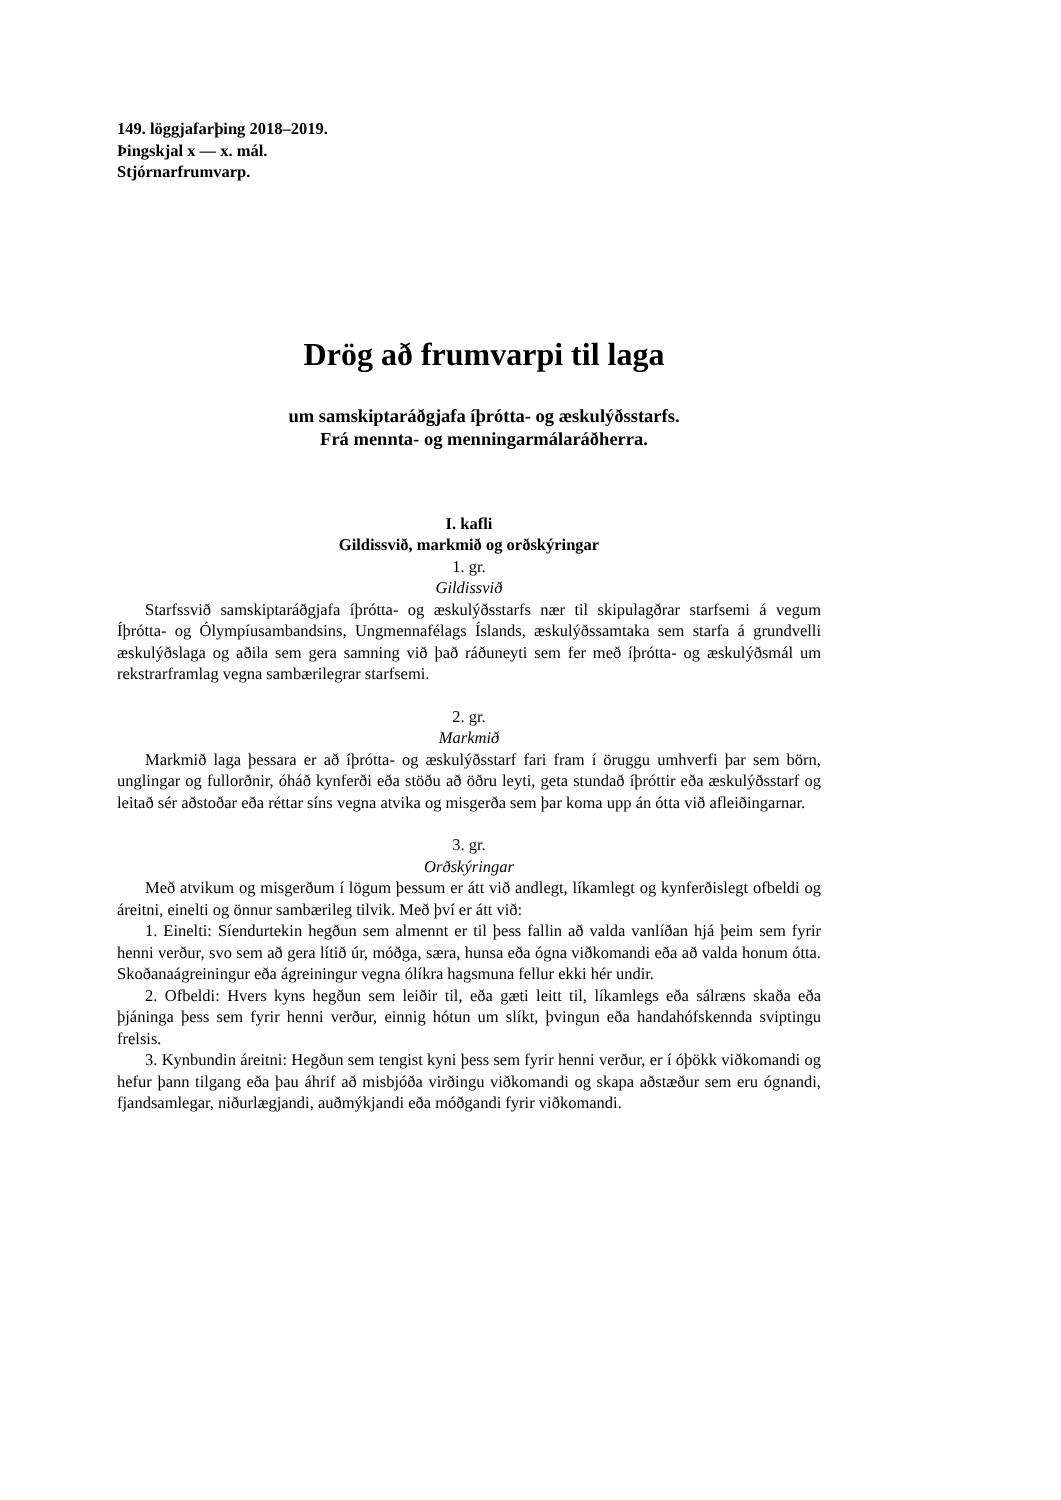149. löggjafarþing 2018–2019.
Þingskjal x — x. mál.
Stjórnarfrumvarp.
Drög að frumvarpi til laga
um samskiptaráðgjafa íþrótta- og æskulýðsstarfs.
Frá mennta- og menningarmálaráðherra.
I. kafli
Gildissvið, markmið og orðskýringar
1. gr.
Gildissvið
Starfssvið samskiptaráðgjafa íþrótta- og æskulýðsstarfs nær til skipulagðrar starfsemi á vegum Íþrótta- og Ólympíusambandsins, Ungmennafélags Íslands, æskulýðssamtaka sem starfa á grundvelli æskulýðslaga og aðila sem gera samning við það ráðuneyti sem fer með íþrótta- og æskulýðsmál um rekstrarframlag vegna sambærilegrar starfsemi.
2. gr.
Markmið
Markmið laga þessara er að íþrótta- og æskulýðsstarf fari fram í öruggu umhverfi þar sem börn, unglingar og fullorðnir, óháð kynferði eða stöðu að öðru leyti, geta stundað íþróttir eða æskulýðsstarf og leitað sér aðstoðar eða réttar síns vegna atvika og misgerða sem þar koma upp án ótta við afleiðingarnar.
3. gr.
Orðskýringar
Með atvikum og misgerðum í lögum þessum er átt við andlegt, líkamlegt og kynferðislegt ofbeldi og áreitni, einelti og önnur sambærileg tilvik. Með því er átt við:
1. Einelti: Síendurtekin hegðun sem almennt er til þess fallin að valda vanlíðan hjá þeim sem fyrir henni verður, svo sem að gera lítið úr, móðga, særa, hunsa eða ógna viðkomandi eða að valda honum ótta. Skoðanaágreiningur eða ágreiningur vegna ólíkra hagsmuna fellur ekki hér undir.
2. Ofbeldi: Hvers kyns hegðun sem leiðir til, eða gæti leitt til, líkamlegs eða sálræns skaða eða þjáninga þess sem fyrir henni verður, einnig hótun um slíkt, þvingun eða handahófskennda sviptingu frelsis.
3. Kynbundin áreitni: Hegðun sem tengist kyni þess sem fyrir henni verður, er í óþökk viðkomandi og hefur þann tilgang eða þau áhrif að misbjóða virðingu viðkomandi og skapa aðstæður sem eru ógnandi, fjandsamlegar, niðurlægjandi, auðmýkjandi eða móðgandi fyrir viðkomandi.